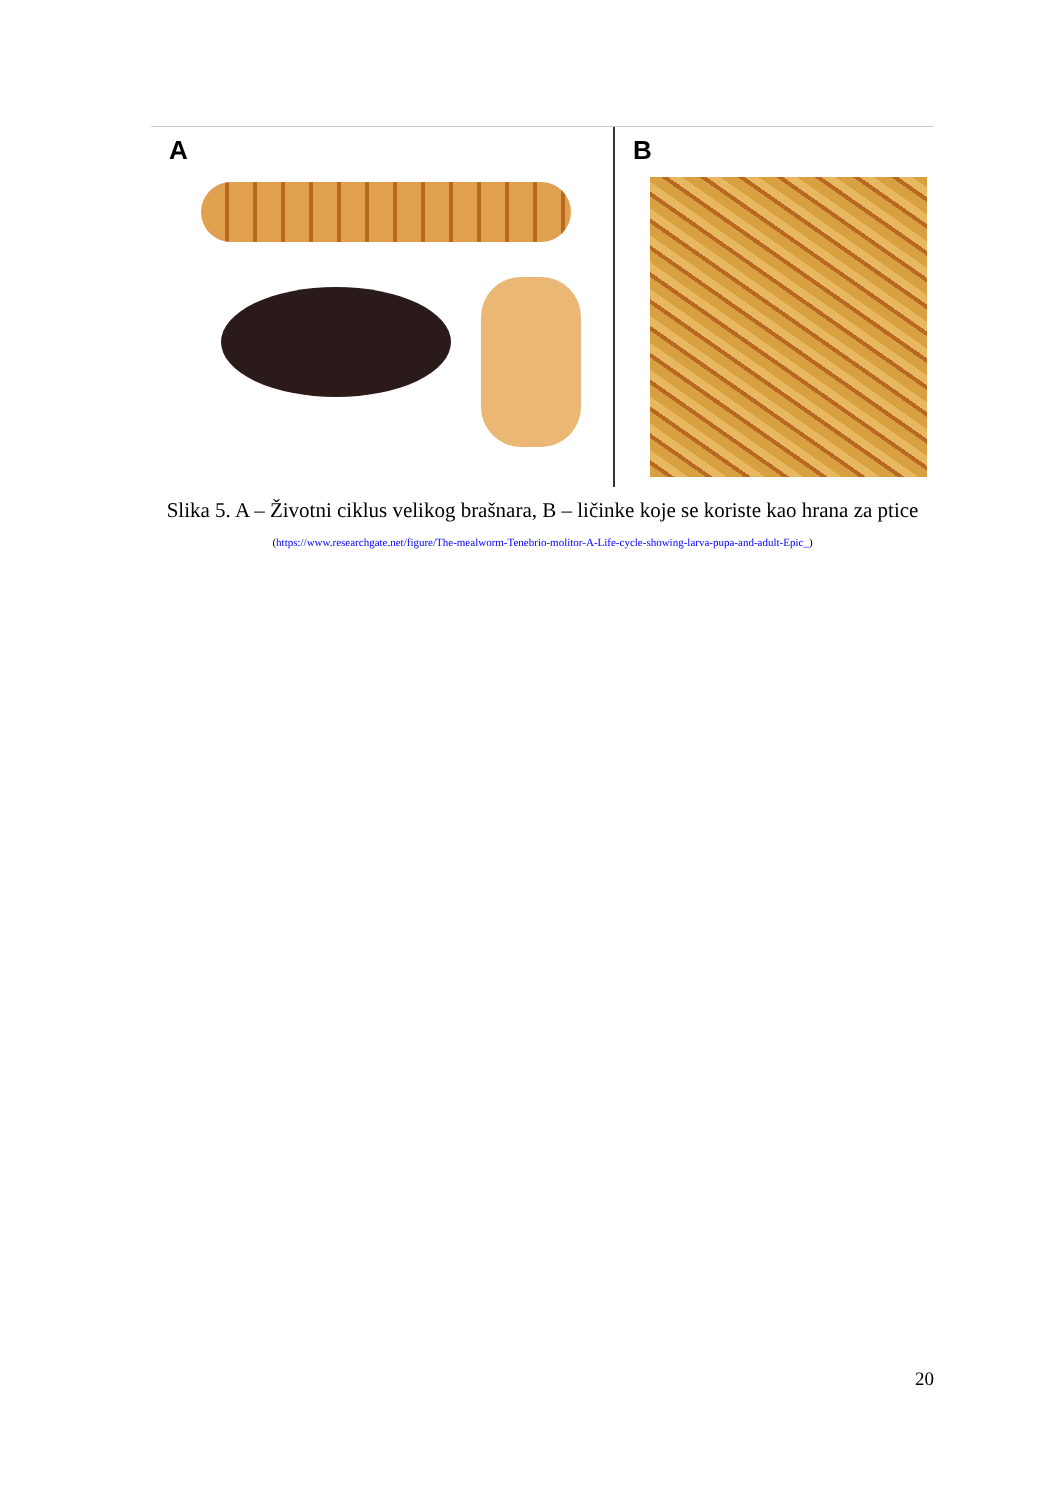A
B
Slika 5. A – Životni ciklus velikog brašnara, B – ličinke koje se koriste kao hrana za ptice
(https://www.researchgate.net/figure/The-mealworm-Tenebrio-molitor-A-Life-cycle-showing-larva-pupa-and-adult-Epic_)
20